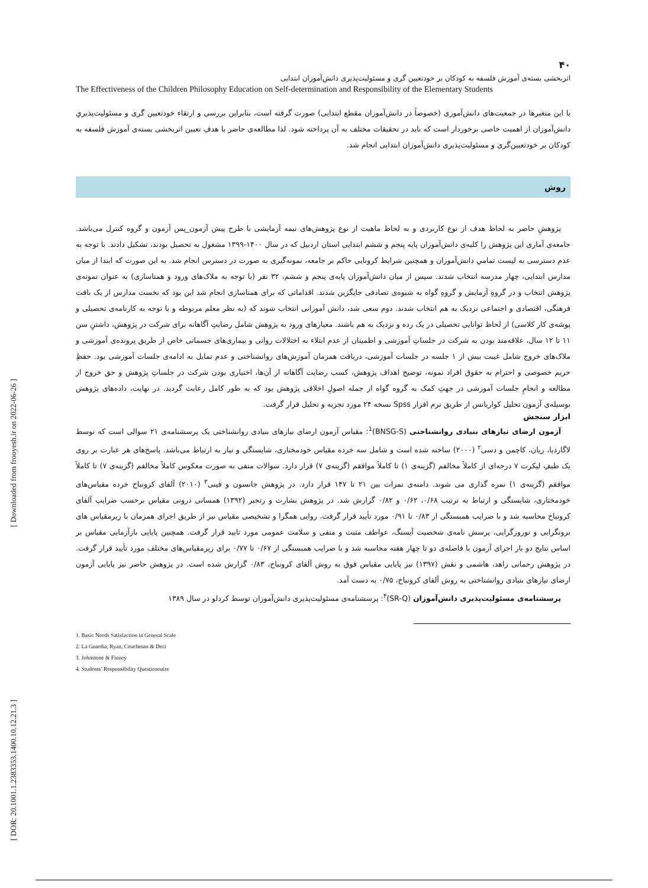[ Downloaded from frooyesh.ir on 2022-06-26 ]
[ DOR: 20.1001.1.2383353.1400.10.12.21.3 ]
۴۰
اثربخشی بسته‌ی آموزش فلسفه به کودکان بر خودتعیین گری و مسئولیت‌پذیری دانش‌آموزان ابتدایی
The Effectiveness of the Children Philosophy Education on Self-determination and Responsibility of the Elementary Students
با این متغیرها در جمعیت‌های دانش‌آموزی (خصوصاً در دانش‌آموزان مقطع ابتدایی) صورت گرفته است، بنابراین بررسی و ارتقاء خودتعیین گری و مسئولیت‌پذیریِ دانش‌آموزان از اهمیت خاصی برخوردار است که باید در تحقیقات مختلف به آن پرداخته شود. لذا مطالعه‌ی حاضر با هدفِ تعیین اثربخشی بسته‌ی آموزش فلسفه به کودکان بر خودتعیین‌گری و مسئولیت‌پذیری دانش‌آموزان ابتدایی انجام شد.
روش
پژوهشِ حاضر به لحاظ هدف از نوع کاربردی و به لحاظ ماهیت از نوع پژوهش‌های نیمه آزمایشی با طرح پیش آزمون_پس آزمون و گروه کنترل می‌باشد. جامعه‌ی آماری این پژوهش را کلیه‌ی دانش‌آموزان پایه پنجم و ششم ابتدایی استان اردبیل که در سال ۱۴۰۰-۱۳۹۹ مشغول به تحصیل بودند، تشکیل دادند. با توجه به عدم دسترسی به لیست تمامیِ دانش‌آموزان و همچنین شرایط کرونایی حاکم بر جامعه، نمونه‌گیری به صورت در دسترس انجام شد. به این صورت که ابتدا از میان مدارس ابتدایی، چهار مدرسه انتخاب شدند. سپس از میان دانش‌آموزان پایه‌ی پنجم و ششم، ۳۲ نفر (با توجه به ملاک‌های ورود و همتاسازی) به عنوان نمونه‌ی پژوهش انتخاب و در گروهِ آزمایش و گروهِ گواه به شیوه‌ی تصادفی جایگزین شدند. اقداماتی که برای همتاسازی انجام شد این بود که نخست مدارس از یک بافت فرهنگی، اقتصادی و اجتماعی نزدیک به هم انتخاب شدند. دوم سعی شد، دانش آموزانی انتخاب شوند که (به نظر معلم مربوطه و با توجه به کارنامه‌ی تحصیلی و پوشه‌ی کار کلاسی) از لحاظ توانایی تحصیلی در یک رده و نزدیک به هم باشند. معیارهای ورود به پژوهش شامل رضایتِ آگاهانه برای شرکت در پژوهش، داشتنِ سن ۱۱ تا ۱۲ سال، علاقه‌مند بودن به شرکت در جلساتِ آموزشی و اطمینان از عدم ابتلاء به اختلالات روانی و بیماری‌های جسمانی خاص از طریق پرونده‌ی آموزشی و ملاک‌های خروج شامل غیبت بیش از ۱ جلسه در جلسات آموزشی، دریافت همزمان آموزش‌های روانشناختی و عدم تمایل به ادامه‌ی جلسات آموزشی بود. حفظِ حریم خصوصی و احترام به حقوق افراد نمونه، توضیح اهداف پژوهش، کسب رضایت آگاهانه از آن‌ها، اختیاری بودن شرکت در جلساتِ پژوهش و حق خروج از مطالعه و انجامِ جلسات آموزشی در جهتِ کمک به گروه گواه از جمله اصولِ اخلاقی پژوهش بود که به طور کامل رعایت گردید. در نهایت، داده‌های پژوهش بوسیله‌ی آزمون تحلیل کواریانس از طریق نرم افزار Spss نسخه ۲۴ مورد تجزیه و تحلیل قرار گرفت.
ابزار سنجش
آزمون ارضای نیازهای بنیادی روانشناختی (BNSG-S)<sup>1</sup>: مقیاس آزمون ارضای نیازهای بنیادی روانشناختی یک پرسشنامه‌ی ۲۱ سوالی است که توسط لاگاردیا، ریان، کاچمن و دسی<sup>۲</sup> (۲۰۰۰) ساخته شده است و شامل سه خرده مقیاس خودمختاری، شایستگی و نیاز به ارتباط می‌باشد. پاسخ‌های هر عبارت بر روی یک طیفِ لیکرت ۷ درجه‌ای از کاملاً مخالفم (گزینه‌ی ۱) تا کاملاً موافقم (گزینه‌ی ۷) قرار دارد. سوالات منفی به صورت معکوس کاملاً مخالفم (گزینه‌ی ۷) تا کاملاً موافقم (گزینه‌ی ۱) نمره گذاری می شوند. دامنه‌ی نمرات بین ۲۱ تا ۱۴۷ قرار دارد. در پژوهش جانسون و فینی<sup>۳</sup> (۲۰۱۰) آلفای کرونباخ خرده مقیاس‌های خودمختاری، شایستگی و ارتباط به ترتیب ۰/۶۸، ۰/۶۲ و ۰/۸۲ گزارش شد. در پژوهش بشارت و رنجبر (۱۳۹۲) همسانی درونی مقیاس برحسب ضرایب آلفای کرونباخ محاسبه شد و با ضرایب همبستگی از ۰/۸۳ تا ۰/۹۱ مورد تأیید قرار گرفت. روایی همگرا و تشخیصی مقیاس نیز از طریق اجرای همزمان با زیرمقیاس های برونگرایی و نوروزگرایی، پرسش نامه‌ی شخصیت آیسنگ، عواطف مثبت و منفی و سلامت عمومی مورد تایید قرار گرفت. همچنین پایایی بازآزمایی مقیاس بر اساس نتایج دو بار اجرای آزمون با فاصله‌ی دو تا چهار هفته محاسبه شد و با ضرایب همبستگی از ۰/۶۷ تا ۰/۷۷ برای زیرمقیاس‌های مختلف مورد تأیید قرار گرفت. در پژوهش رحمانی زاهد، هاشمی و نقش (۱۳۹۷) نیز پایایی مقیاس فوق به روش آلفای کرونباخ، ۰/۸۳ گزارش شده است. در پژوهش حاضر نیز پایایی آزمون ارضای نیازهای بنیادی روانشناختی به روش آلفای کرونباخ، ۰/۷۵ به دست آمد.
پرسشنامه‌ی مسئولیت‌پذیری دانش‌آموزان (SR-Q)<sup>۴</sup>: پرسشنامه‌ی مسئولیت‌پذیری دانش‌آموزان توسط کردلو در سال ۱۳۸۹
1. Basic Needs Satisfaction in General Scale
2. La Guardia, Ryan, Couchman & Deci
3. Johnstone & Finney
4. Students’ Responsibility Questionnaire